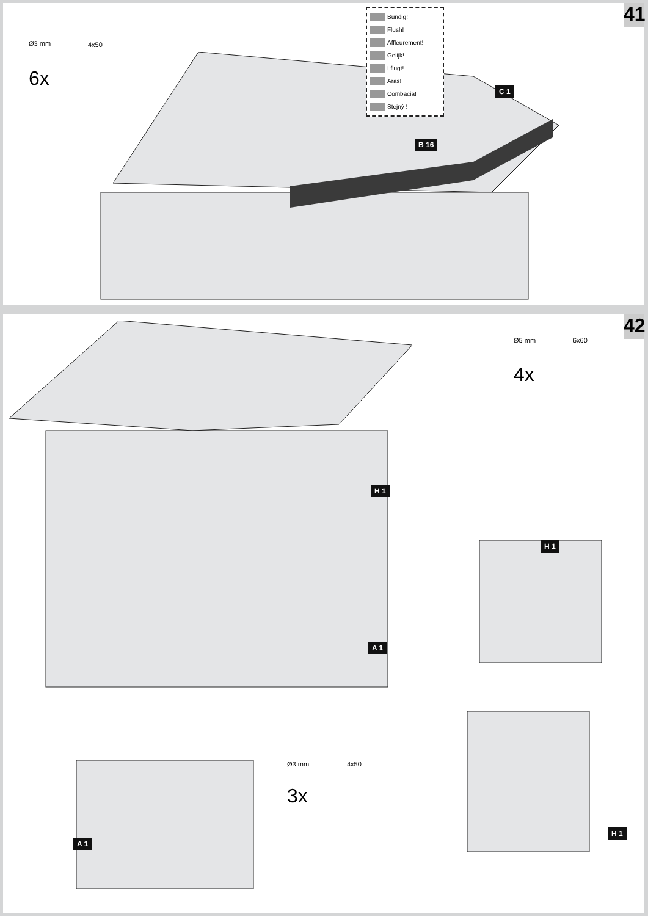41
Ø3 mm 4x50
6x
Bündig!
Flush!
Affleurement!
Gelijk!
I flugt!
Aras!
Combacia!
Stejný !
C 1
B 16
42
Ø5 mm 6x60
4x
H 1
H 1
A 1
Ø3 mm 4x50
3x
A 1
H 1